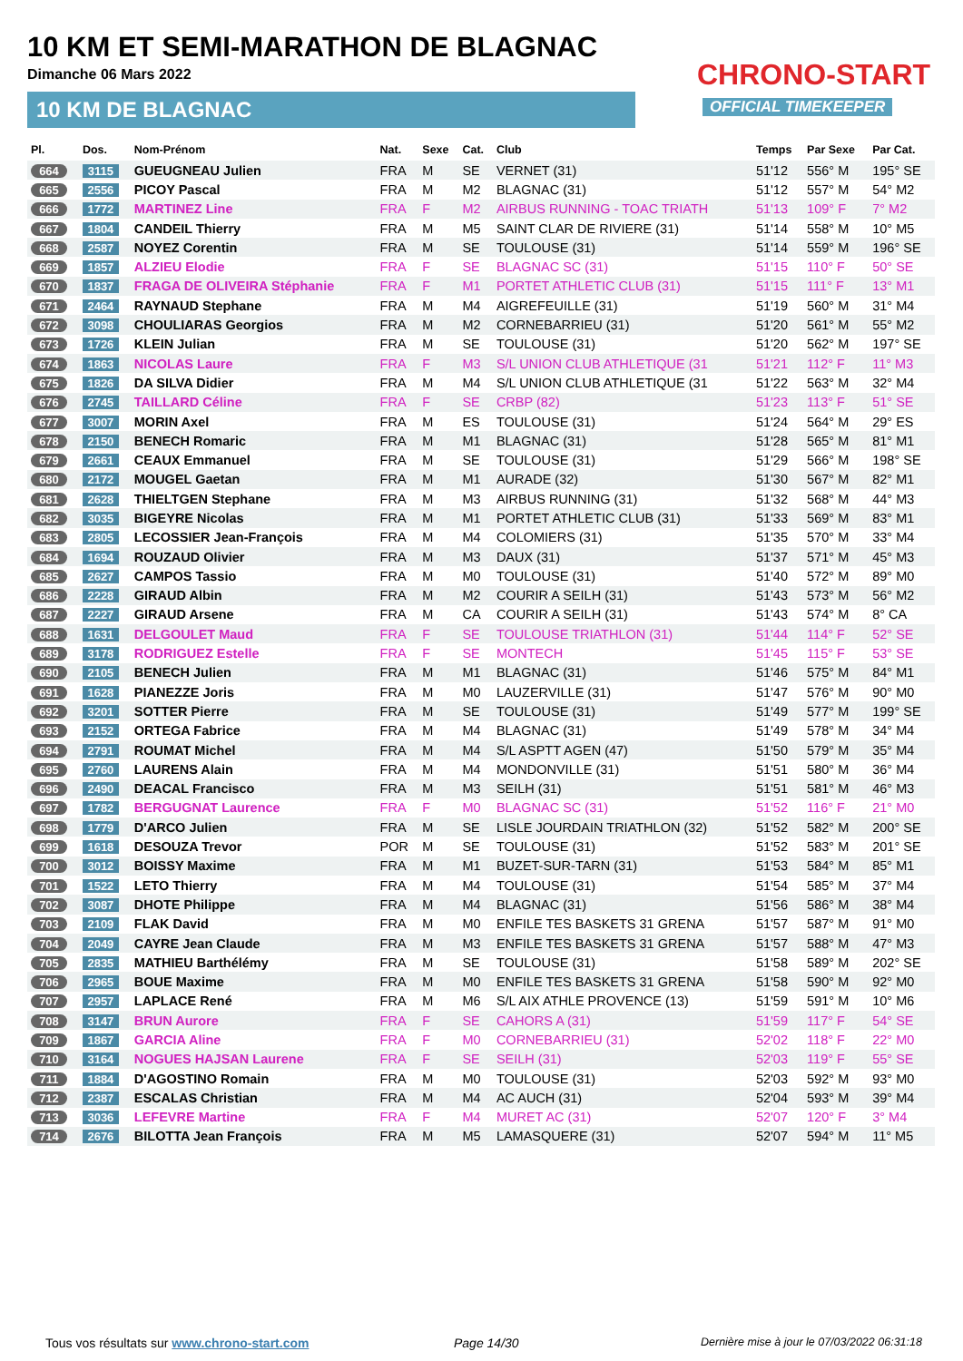10 KM ET SEMI-MARATHON DE BLAGNAC
Dimanche 06 Mars 2022
10 KM DE BLAGNAC
CHRONO-START
OFFICIAL TIMEKEEPER
| Pl. | Dos. | Nom-Prénom | Nat. | Sexe | Cat. | Club | Temps | Par Sexe | Par Cat. |
| --- | --- | --- | --- | --- | --- | --- | --- | --- | --- |
| 664 | 3115 | GUEUGNEAU Julien | FRA | M | SE | VERNET (31) | 51'12 | 556° M | 195° SE |
| 665 | 2556 | PICOY Pascal | FRA | M | M2 | BLAGNAC (31) | 51'12 | 557° M | 54° M2 |
| 666 | 1772 | MARTINEZ Line | FRA | F | M2 | AIRBUS RUNNING - TOAC TRIATH | 51'13 | 109° F | 7° M2 |
| 667 | 1804 | CANDEIL Thierry | FRA | M | M5 | SAINT CLAR DE RIVIERE (31) | 51'14 | 558° M | 10° M5 |
| 668 | 2587 | NOYEZ Corentin | FRA | M | SE | TOULOUSE (31) | 51'14 | 559° M | 196° SE |
| 669 | 1857 | ALZIEU Elodie | FRA | F | SE | BLAGNAC SC (31) | 51'15 | 110° F | 50° SE |
| 670 | 1837 | FRAGA DE OLIVEIRA Stéphanie | FRA | F | M1 | PORTET ATHLETIC CLUB (31) | 51'15 | 111° F | 13° M1 |
| 671 | 2464 | RAYNAUD Stephane | FRA | M | M4 | AIGREFEUILLE (31) | 51'19 | 560° M | 31° M4 |
| 672 | 3098 | CHOULIARAS Georgios | FRA | M | M2 | CORNEBARRIEU (31) | 51'20 | 561° M | 55° M2 |
| 673 | 1726 | KLEIN Julian | FRA | M | SE | TOULOUSE (31) | 51'20 | 562° M | 197° SE |
| 674 | 1863 | NICOLAS Laure | FRA | F | M3 | S/L UNION CLUB ATHLETIQUE (31 | 51'21 | 112° F | 11° M3 |
| 675 | 1826 | DA SILVA Didier | FRA | M | M4 | S/L UNION CLUB ATHLETIQUE (31 | 51'22 | 563° M | 32° M4 |
| 676 | 2745 | TAILLARD Céline | FRA | F | SE | CRBP (82) | 51'23 | 113° F | 51° SE |
| 677 | 3007 | MORIN Axel | FRA | M | ES | TOULOUSE (31) | 51'24 | 564° M | 29° ES |
| 678 | 2150 | BENECH Romaric | FRA | M | M1 | BLAGNAC (31) | 51'28 | 565° M | 81° M1 |
| 679 | 2661 | CEAUX Emmanuel | FRA | M | SE | TOULOUSE (31) | 51'29 | 566° M | 198° SE |
| 680 | 2172 | MOUGEL Gaetan | FRA | M | M1 | AURADE (32) | 51'30 | 567° M | 82° M1 |
| 681 | 2628 | THIELTGEN Stephane | FRA | M | M3 | AIRBUS RUNNING (31) | 51'32 | 568° M | 44° M3 |
| 682 | 3035 | BIGEYRE Nicolas | FRA | M | M1 | PORTET ATHLETIC CLUB (31) | 51'33 | 569° M | 83° M1 |
| 683 | 2805 | LECOSSIER Jean-François | FRA | M | M4 | COLOMIERS (31) | 51'35 | 570° M | 33° M4 |
| 684 | 1694 | ROUZAUD Olivier | FRA | M | M3 | DAUX (31) | 51'37 | 571° M | 45° M3 |
| 685 | 2627 | CAMPOS Tassio | FRA | M | M0 | TOULOUSE (31) | 51'40 | 572° M | 89° M0 |
| 686 | 2228 | GIRAUD Albin | FRA | M | M2 | COURIR A SEILH (31) | 51'43 | 573° M | 56° M2 |
| 687 | 2227 | GIRAUD Arsene | FRA | M | CA | COURIR A SEILH (31) | 51'43 | 574° M | 8° CA |
| 688 | 1631 | DELGOULET Maud | FRA | F | SE | TOULOUSE TRIATHLON (31) | 51'44 | 114° F | 52° SE |
| 689 | 3178 | RODRIGUEZ Estelle | FRA | F | SE | MONTECH | 51'45 | 115° F | 53° SE |
| 690 | 2105 | BENECH Julien | FRA | M | M1 | BLAGNAC (31) | 51'46 | 575° M | 84° M1 |
| 691 | 1628 | PIANEZZE Joris | FRA | M | M0 | LAUZERVILLE (31) | 51'47 | 576° M | 90° M0 |
| 692 | 3201 | SOTTER Pierre | FRA | M | SE | TOULOUSE (31) | 51'49 | 577° M | 199° SE |
| 693 | 2152 | ORTEGA Fabrice | FRA | M | M4 | BLAGNAC (31) | 51'49 | 578° M | 34° M4 |
| 694 | 2791 | ROUMAT Michel | FRA | M | M4 | S/L ASPTT AGEN (47) | 51'50 | 579° M | 35° M4 |
| 695 | 2760 | LAURENS Alain | FRA | M | M4 | MONDONVILLE (31) | 51'51 | 580° M | 36° M4 |
| 696 | 2490 | DEACAL Francisco | FRA | M | M3 | SEILH (31) | 51'51 | 581° M | 46° M3 |
| 697 | 1782 | BERGUGNAT Laurence | FRA | F | M0 | BLAGNAC SC (31) | 51'52 | 116° F | 21° M0 |
| 698 | 1779 | D'ARCO Julien | FRA | M | SE | LISLE JOURDAIN TRIATHLON (32) | 51'52 | 582° M | 200° SE |
| 699 | 1618 | DESOUZA Trevor | POR | M | SE | TOULOUSE (31) | 51'52 | 583° M | 201° SE |
| 700 | 3012 | BOISSY Maxime | FRA | M | M1 | BUZET-SUR-TARN (31) | 51'53 | 584° M | 85° M1 |
| 701 | 1522 | LETO Thierry | FRA | M | M4 | TOULOUSE (31) | 51'54 | 585° M | 37° M4 |
| 702 | 3087 | DHOTE Philippe | FRA | M | M4 | BLAGNAC (31) | 51'56 | 586° M | 38° M4 |
| 703 | 2109 | FLAK David | FRA | M | M0 | ENFILE TES BASKETS 31 GRENA | 51'57 | 587° M | 91° M0 |
| 704 | 2049 | CAYRE Jean Claude | FRA | M | M3 | ENFILE TES BASKETS 31 GRENA | 51'57 | 588° M | 47° M3 |
| 705 | 2835 | MATHIEU Barthélémy | FRA | M | SE | TOULOUSE (31) | 51'58 | 589° M | 202° SE |
| 706 | 2965 | BOUE Maxime | FRA | M | M0 | ENFILE TES BASKETS 31 GRENA | 51'58 | 590° M | 92° M0 |
| 707 | 2957 | LAPLACE René | FRA | M | M6 | S/L AIX ATHLE PROVENCE (13) | 51'59 | 591° M | 10° M6 |
| 708 | 3147 | BRUN Aurore | FRA | F | SE | CAHORS A (31) | 51'59 | 117° F | 54° SE |
| 709 | 1867 | GARCIA Aline | FRA | F | M0 | CORNEBARRIEU (31) | 52'02 | 118° F | 22° M0 |
| 710 | 3164 | NOGUES HAJSAN Laurene | FRA | F | SE | SEILH (31) | 52'03 | 119° F | 55° SE |
| 711 | 1884 | D'AGOSTINO Romain | FRA | M | M0 | TOULOUSE (31) | 52'03 | 592° M | 93° M0 |
| 712 | 2387 | ESCALAS Christian | FRA | M | M4 | AC AUCH (31) | 52'04 | 593° M | 39° M4 |
| 713 | 3036 | LEFEVRE Martine | FRA | F | M4 | MURET AC (31) | 52'07 | 120° F | 3° M4 |
| 714 | 2676 | BILOTTA Jean François | FRA | M | M5 | LAMASQUERE (31) | 52'07 | 594° M | 11° M5 |
Tous vos résultats sur www.chrono-start.com
Page 14/30
Dernière mise à jour le 07/03/2022 06:31:18